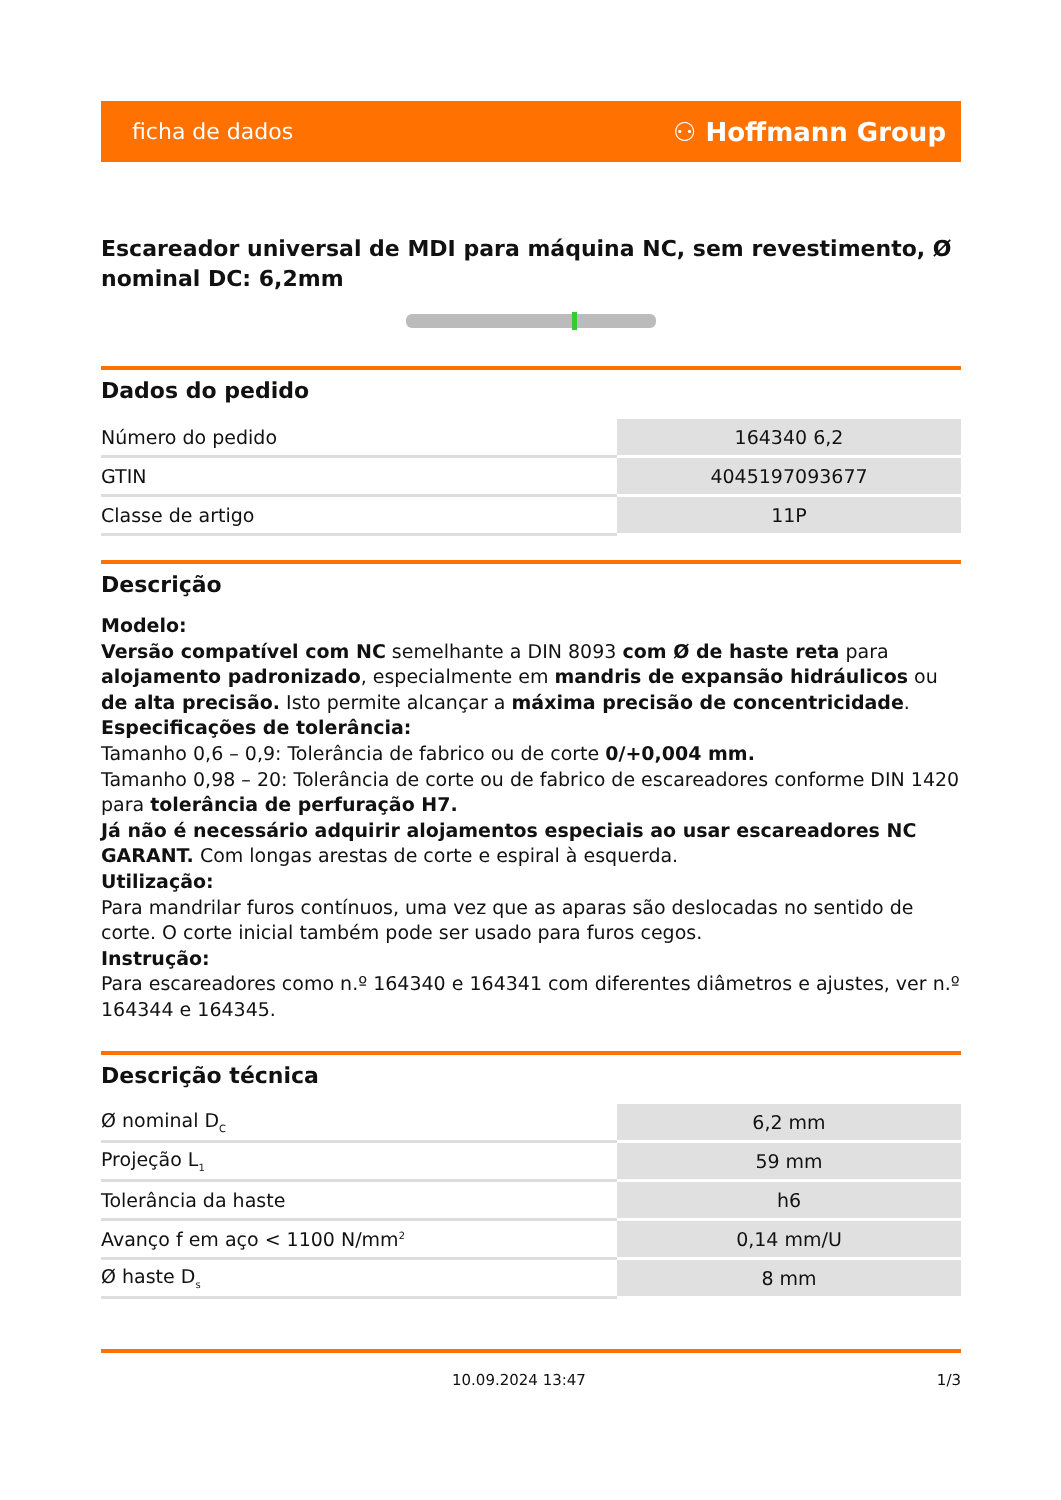ficha de dados ⚇ Hoffmann Group
Escareador universal de MDI para máquina NC, sem revestimento, Ø nominal DC: 6,2mm
Dados do pedido
| Número do pedido | 164340 6,2 |
| GTIN | 4045197093677 |
| Classe de artigo | 11P |
Descrição
Modelo:
Versão compatível com NC semelhante a DIN 8093 com Ø de haste reta para alojamento padronizado, especialmente em mandris de expansão hidráulicos ou de alta precisão. Isto permite alcançar a máxima precisão de concentricidade.
Especificações de tolerância:
Tamanho 0,6 – 0,9: Tolerância de fabrico ou de corte 0/+0,004 mm.
Tamanho 0,98 – 20: Tolerância de corte ou de fabrico de escareadores conforme DIN 1420 para tolerância de perfuração H7.
Já não é necessário adquirir alojamentos especiais ao usar escareadores NC GARANT. Com longas arestas de corte e espiral à esquerda.
Utilização:
Para mandrilar furos contínuos, uma vez que as aparas são deslocadas no sentido de corte. O corte inicial também pode ser usado para furos cegos.
Instrução:
Para escareadores como n.º 164340 e 164341 com diferentes diâmetros e ajustes, ver n.º 164344 e 164345.
Descrição técnica
| Ø nominal D<sub>C</sub> | 6,2 mm |
| Projeção L<sub>1</sub> | 59 mm |
| Tolerância da haste | h6 |
| Avanço f em aço < 1100 N/mm<sup>2</sup> | 0,14 mm/U |
| Ø haste D<sub>s</sub> | 8 mm |
10.09.2024 13:47 1/3